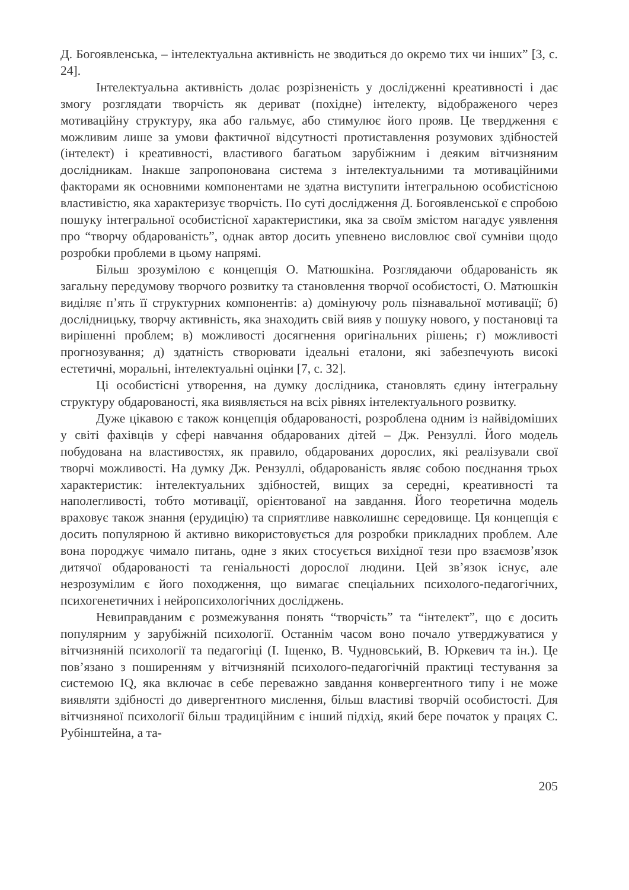Д. Богоявленська, – інтелектуальна активність не зводиться до окремо тих чи інших” [3, с. 24].
Інтелектуальна активність долає розрізненість у дослідженні креативності і дає змогу розглядати творчість як дериват (похідне) інтелекту, відображеного через мотиваційну структуру, яка або гальмує, або стимулює його прояв. Це твердження є можливим лише за умови фактичної відсутності протиставлення розумових здібностей (інтелект) і креативності, властивого багатьом зарубіжним і деяким вітчизняним дослідникам. Інакше запропонована система з інтелектуальними та мотиваційними факторами як основними компонентами не здатна виступити інтегральною особистісною властивістю, яка характеризує творчість. По суті дослідження Д. Богоявленської є спробою пошуку інтегральної особистісної характеристики, яка за своїм змістом нагадує уявлення про “творчу обдарованість”, однак автор досить упевнено висловлює свої сумніви щодо розробки проблеми в цьому напрямі.
Більш зрозумілою є концепція О. Матюшкіна. Розглядаючи обдарованість як загальну передумову творчого розвитку та становлення творчої особистості, О. Матюшкін виділяє п’ять її структурних компонентів: а) домінуючу роль пізнавальної мотивації; б) дослідницьку, творчу активність, яка знаходить свій вияв у пошуку нового, у постановці та вирішенні проблем; в) можливості досягнення оригінальних рішень; г) можливості прогнозування; д) здатність створювати ідеальні еталони, які забезпечують високі естетичні, моральні, інтелектуальні оцінки [7, с. 32].
Ці особистісні утворення, на думку дослідника, становлять єдину інтегральну структуру обдарованості, яка виявляється на всіх рівнях інтелектуального розвитку.
Дуже цікавою є також концепція обдарованості, розроблена одним із найвідоміших у світі фахівців у сфері навчання обдарованих дітей – Дж. Рензуллі. Його модель побудована на властивостях, як правило, обдарованих дорослих, які реалізували свої творчі можливості. На думку Дж. Рензуллі, обдарованість являє собою поєднання трьох характеристик: інтелектуальних здібностей, вищих за середні, креативності та наполегливості, тобто мотивації, орієнтованої на завдання. Його теоретична модель враховує також знання (ерудицію) та сприятливе навколишнє середовище. Ця концепція є досить популярною й активно використовується для розробки прикладних проблем. Але вона породжує чимало питань, одне з яких стосується вихідної тези про взаємозв’язок дитячої обдарованості та геніальності дорослої людини. Цей зв’язок існує, але незрозумілим є його походження, що вимагає спеціальних психолого-педагогічних, психогенетичних і нейропсихологічних досліджень.
Невиправданим є розмежування понять “творчість” та “інтелект”, що є досить популярним у зарубіжній психології. Останнім часом воно почало утверджуватися у вітчизняній психології та педагогіці (І. Іщенко, В. Чудновський, В. Юркевич та ін.). Це пов’язано з поширенням у вітчизняній психолого-педагогічній практиці тестування за системою IQ, яка включає в себе переважно завдання конвергентного типу і не може виявляти здібності до дивергентного мислення, більш властиві творчій особистості. Для вітчизняної психології більш традиційним є інший підхід, який бере початок у працях С. Рубінштейна, а та-
205